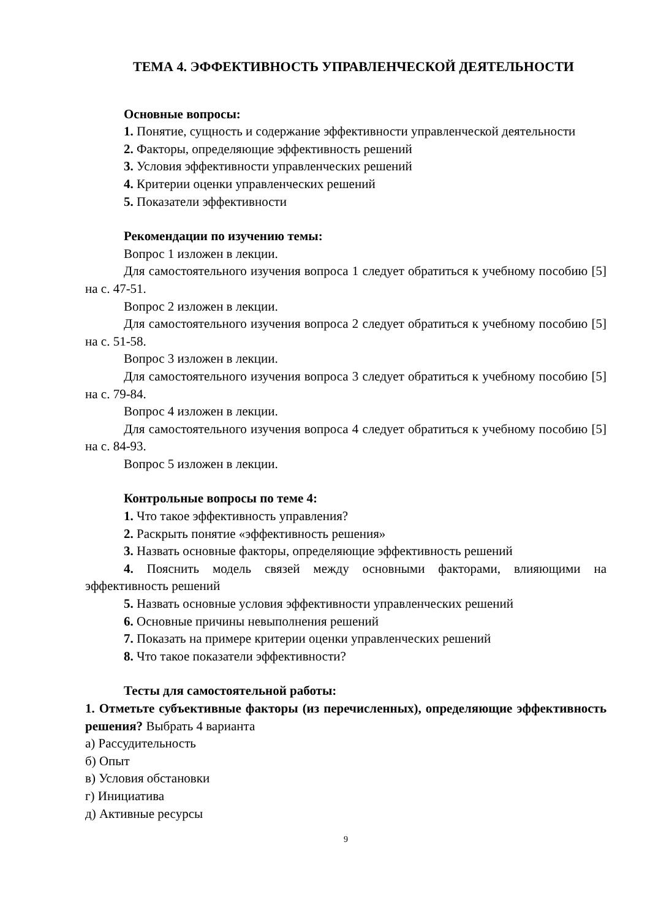ТЕМА 4. ЭФФЕКТИВНОСТЬ УПРАВЛЕНЧЕСКОЙ ДЕЯТЕЛЬНОСТИ
Основные вопросы:
1. Понятие, сущность и содержание эффективности управленческой деятельности
2. Факторы, определяющие эффективность решений
3. Условия эффективности управленческих решений
4. Критерии оценки управленческих решений
5. Показатели эффективности
Рекомендации по изучению темы:
Вопрос 1 изложен в лекции.
Для самостоятельного изучения вопроса 1 следует обратиться к учебному пособию [5] на с. 47-51.
Вопрос 2 изложен в лекции.
Для самостоятельного изучения вопроса 2 следует обратиться к учебному пособию [5] на с. 51-58.
Вопрос 3 изложен в лекции.
Для самостоятельного изучения вопроса 3 следует обратиться к учебному пособию [5] на с. 79-84.
Вопрос 4 изложен в лекции.
Для самостоятельного изучения вопроса 4 следует обратиться к учебному пособию [5] на с. 84-93.
Вопрос 5 изложен в лекции.
Контрольные вопросы по теме 4:
1. Что такое эффективность управления?
2. Раскрыть понятие «эффективность решения»
3. Назвать основные факторы, определяющие эффективность решений
4. Пояснить модель связей между основными факторами, влияющими на эффективность решений
5. Назвать основные условия эффективности управленческих решений
6. Основные причины невыполнения решений
7. Показать на примере критерии оценки управленческих решений
8. Что такое показатели эффективности?
Тесты для самостоятельной работы:
1. Отметьте субъективные факторы (из перечисленных), определяющие эффективность решения? Выбрать 4 варианта
а) Рассудительность
б) Опыт
в) Условия обстановки
г) Инициатива
д) Активные ресурсы
9